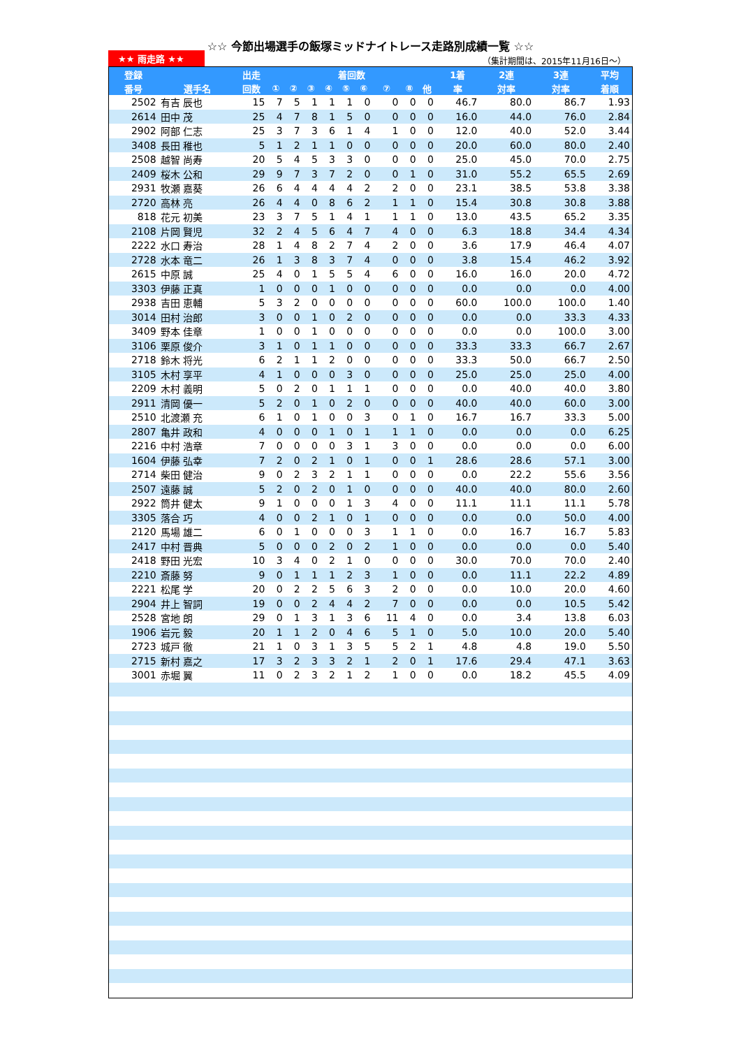☆☆ 今節出場選手の飯塚ミッドナイトレース走路別成績一覧 ☆☆
★★ 雨走路 ★★
（集計期間は、2015年11月16日～）
| 登録 | | 出走 | 着回数 | | | | | | | | | 1着 | 2連 | 3連 | 平均 |
| --- | --- | --- | --- | --- | --- | --- | --- | --- | --- | --- | --- | --- | --- | --- | --- |
| 番号 | 選手名 | 回数 | ① | ② | ③ | ④ | ⑤ | ⑥ | ⑦ | ⑧ | 他 | 率 | 対率 | 対率 | 着順 |
| 2502 | 有吉 辰也 | 15 | 7 | 5 | 1 | 1 | 1 | 0 | 0 | 0 | 0 | 46.7 | 80.0 | 86.7 | 1.93 |
| 2614 | 田中 茂 | 25 | 4 | 7 | 8 | 1 | 5 | 0 | 0 | 0 | 0 | 16.0 | 44.0 | 76.0 | 2.84 |
| 2902 | 阿部 仁志 | 25 | 3 | 7 | 3 | 6 | 1 | 4 | 1 | 0 | 0 | 12.0 | 40.0 | 52.0 | 3.44 |
| 3408 | 長田 稚也 | 5 | 1 | 2 | 1 | 1 | 0 | 0 | 0 | 0 | 0 | 20.0 | 60.0 | 80.0 | 2.40 |
| 2508 | 越智 尚寿 | 20 | 5 | 4 | 5 | 3 | 3 | 0 | 0 | 0 | 0 | 25.0 | 45.0 | 70.0 | 2.75 |
| 2409 | 桜木 公和 | 29 | 9 | 7 | 3 | 7 | 2 | 0 | 0 | 1 | 0 | 31.0 | 55.2 | 65.5 | 2.69 |
| 2931 | 牧瀬 嘉葵 | 26 | 6 | 4 | 4 | 4 | 4 | 2 | 2 | 0 | 0 | 23.1 | 38.5 | 53.8 | 3.38 |
| 2720 | 高林 亮 | 26 | 4 | 4 | 0 | 8 | 6 | 2 | 1 | 1 | 0 | 15.4 | 30.8 | 30.8 | 3.88 |
| 818 | 花元 初美 | 23 | 3 | 7 | 5 | 1 | 4 | 1 | 1 | 1 | 0 | 13.0 | 43.5 | 65.2 | 3.35 |
| 2108 | 片岡 賢児 | 32 | 2 | 4 | 5 | 6 | 4 | 7 | 4 | 0 | 0 | 6.3 | 18.8 | 34.4 | 4.34 |
| 2222 | 水口 寿治 | 28 | 1 | 4 | 8 | 2 | 7 | 4 | 2 | 0 | 0 | 3.6 | 17.9 | 46.4 | 4.07 |
| 2728 | 水本 竜二 | 26 | 1 | 3 | 8 | 3 | 7 | 4 | 0 | 0 | 0 | 3.8 | 15.4 | 46.2 | 3.92 |
| 2615 | 中原 誠 | 25 | 4 | 0 | 1 | 5 | 5 | 4 | 6 | 0 | 0 | 16.0 | 16.0 | 20.0 | 4.72 |
| 3303 | 伊藤 正真 | 1 | 0 | 0 | 0 | 1 | 0 | 0 | 0 | 0 | 0 | 0.0 | 0.0 | 0.0 | 4.00 |
| 2938 | 吉田 恵輔 | 5 | 3 | 2 | 0 | 0 | 0 | 0 | 0 | 0 | 0 | 60.0 | 100.0 | 100.0 | 1.40 |
| 3014 | 田村 治郎 | 3 | 0 | 0 | 1 | 0 | 2 | 0 | 0 | 0 | 0 | 0.0 | 0.0 | 33.3 | 4.33 |
| 3409 | 野本 佳章 | 1 | 0 | 0 | 1 | 0 | 0 | 0 | 0 | 0 | 0 | 0.0 | 0.0 | 100.0 | 3.00 |
| 3106 | 栗原 俊介 | 3 | 1 | 0 | 1 | 1 | 0 | 0 | 0 | 0 | 0 | 33.3 | 33.3 | 66.7 | 2.67 |
| 2718 | 鈴木 将光 | 6 | 2 | 1 | 1 | 2 | 0 | 0 | 0 | 0 | 0 | 33.3 | 50.0 | 66.7 | 2.50 |
| 3105 | 木村 享平 | 4 | 1 | 0 | 0 | 0 | 3 | 0 | 0 | 0 | 0 | 25.0 | 25.0 | 25.0 | 4.00 |
| 2209 | 木村 義明 | 5 | 0 | 2 | 0 | 1 | 1 | 1 | 0 | 0 | 0 | 0.0 | 40.0 | 40.0 | 3.80 |
| 2911 | 清岡 優一 | 5 | 2 | 0 | 1 | 0 | 2 | 0 | 0 | 0 | 0 | 40.0 | 40.0 | 60.0 | 3.00 |
| 2510 | 北渡瀬 充 | 6 | 1 | 0 | 1 | 0 | 0 | 3 | 0 | 1 | 0 | 16.7 | 16.7 | 33.3 | 5.00 |
| 2807 | 亀井 政和 | 4 | 0 | 0 | 0 | 1 | 0 | 1 | 1 | 1 | 0 | 0.0 | 0.0 | 0.0 | 6.25 |
| 2216 | 中村 浩章 | 7 | 0 | 0 | 0 | 0 | 3 | 1 | 3 | 0 | 0 | 0.0 | 0.0 | 0.0 | 6.00 |
| 1604 | 伊藤 弘幸 | 7 | 2 | 0 | 2 | 1 | 0 | 1 | 0 | 0 | 1 | 28.6 | 28.6 | 57.1 | 3.00 |
| 2714 | 柴田 健治 | 9 | 0 | 2 | 3 | 2 | 1 | 1 | 0 | 0 | 0 | 0.0 | 22.2 | 55.6 | 3.56 |
| 2507 | 遠藤 誠 | 5 | 2 | 0 | 2 | 0 | 1 | 0 | 0 | 0 | 0 | 40.0 | 40.0 | 80.0 | 2.60 |
| 2922 | 筒井 健太 | 9 | 1 | 0 | 0 | 0 | 1 | 3 | 4 | 0 | 0 | 11.1 | 11.1 | 11.1 | 5.78 |
| 3305 | 落合 巧 | 4 | 0 | 0 | 2 | 1 | 0 | 1 | 0 | 0 | 0 | 0.0 | 0.0 | 50.0 | 4.00 |
| 2120 | 馬場 雄二 | 6 | 0 | 1 | 0 | 0 | 0 | 3 | 1 | 1 | 0 | 0.0 | 16.7 | 16.7 | 5.83 |
| 2417 | 中村 晋典 | 5 | 0 | 0 | 0 | 2 | 0 | 2 | 1 | 0 | 0 | 0.0 | 0.0 | 0.0 | 5.40 |
| 2418 | 野田 光宏 | 10 | 3 | 4 | 0 | 2 | 1 | 0 | 0 | 0 | 0 | 30.0 | 70.0 | 70.0 | 2.40 |
| 2210 | 斎藤 努 | 9 | 0 | 1 | 1 | 1 | 2 | 3 | 1 | 0 | 0 | 0.0 | 11.1 | 22.2 | 4.89 |
| 2221 | 松尾 学 | 20 | 0 | 2 | 2 | 5 | 6 | 3 | 2 | 0 | 0 | 0.0 | 10.0 | 20.0 | 4.60 |
| 2904 | 井上 智詞 | 19 | 0 | 0 | 2 | 4 | 4 | 2 | 7 | 0 | 0 | 0.0 | 0.0 | 10.5 | 5.42 |
| 2528 | 宮地 朗 | 29 | 0 | 1 | 3 | 1 | 3 | 6 | 11 | 4 | 0 | 0.0 | 3.4 | 13.8 | 6.03 |
| 1906 | 岩元 毅 | 20 | 1 | 1 | 2 | 0 | 4 | 6 | 5 | 1 | 0 | 5.0 | 10.0 | 20.0 | 5.40 |
| 2723 | 城戸 徹 | 21 | 1 | 0 | 3 | 1 | 3 | 5 | 5 | 2 | 1 | 4.8 | 4.8 | 19.0 | 5.50 |
| 2715 | 新村 嘉之 | 17 | 3 | 2 | 3 | 3 | 2 | 1 | 2 | 0 | 1 | 17.6 | 29.4 | 47.1 | 3.63 |
| 3001 | 赤堀 翼 | 11 | 0 | 2 | 3 | 2 | 1 | 2 | 1 | 0 | 0 | 0.0 | 18.2 | 45.5 | 4.09 |